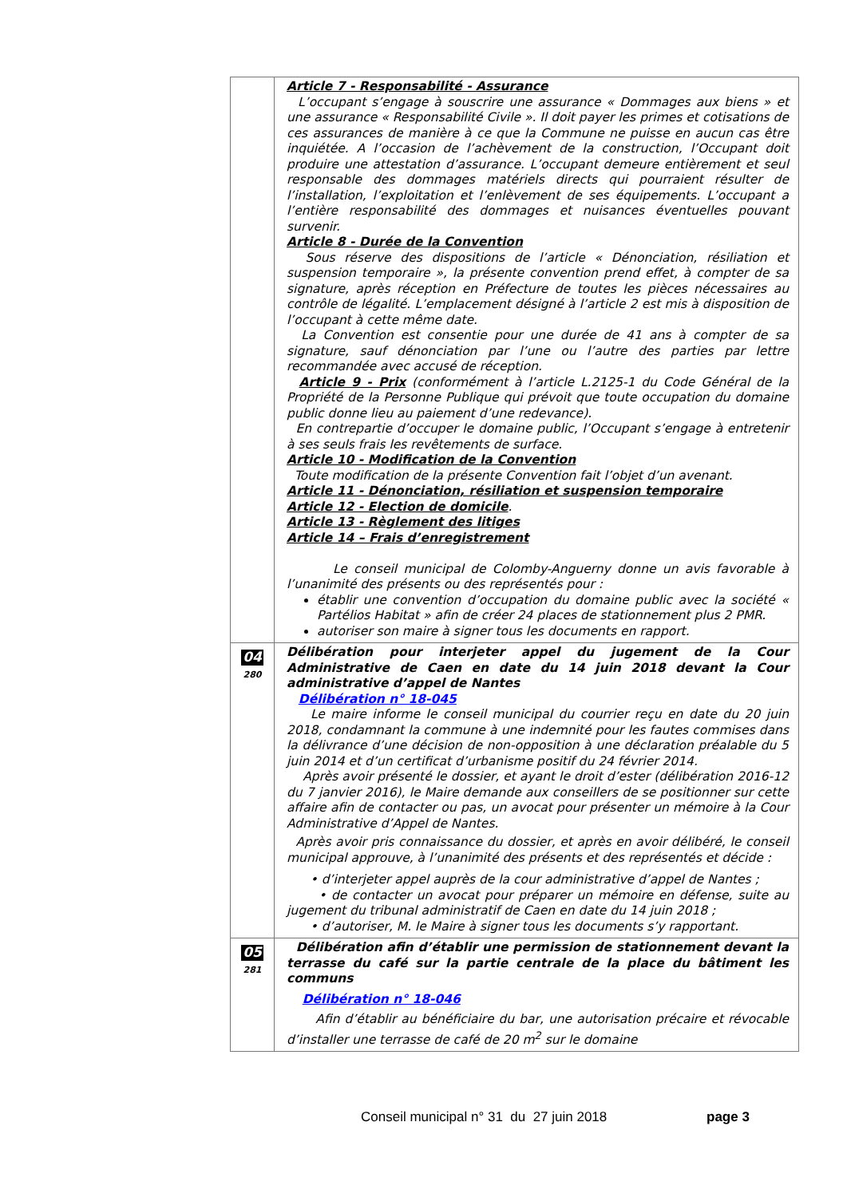| | Article 7 - Responsabilité - Assurance L’occupant s’engage à souscrire une assurance « Dommages aux biens » et une assurance « Responsabilité Civile ». Il doit payer les primes et cotisations de ces assurances de manière à ce que la Commune ne puisse en aucun cas être inquiétée. A l’occasion de l’achèvement de la construction, l’Occupant doit produire une attestation d’assurance. L’occupant demeure entièrement et seul responsable des dommages matériels directs qui pourraient résulter de l’installation, l’exploitation et l’enlèvement de ses équipements. L’occupant a l’entière responsabilité des dommages et nuisances éventuelles pouvant survenir. Article 8 - Durée de la Convention Sous réserve des dispositions de l’article « Dénonciation, résiliation et suspension temporaire », la présente convention prend effet, à compter de sa signature, après réception en Préfecture de toutes les pièces nécessaires au contrôle de légalité. L’emplacement désigné à l’article 2 est mis à disposition de l’occupant à cette même date. La Convention est consentie pour une durée de 41 ans à compter de sa signature, sauf dénonciation par l’une ou l’autre des parties par lettre recommandée avec accusé de réception. Article 9 - Prix (conformément à l’article L.2125-1 du Code Général de la Propriété de la Personne Publique qui prévoit que toute occupation du domaine public donne lieu au paiement d’une redevance). En contrepartie d’occuper le domaine public, l’Occupant s’engage à entretenir à ses seuls frais les revêtements de surface. Article 10 - Modification de la Convention Toute modification de la présente Convention fait l’objet d’un avenant. Article 11 - Dénonciation, résiliation et suspension temporaire Article 12 - Election de domicile . Article 13 - Règlement des litiges Article 14 – Frais d’enregistrement Le conseil municipal de Colomby-Anguerny donne un avis favorable à l’unanimité des présents ou des représentés pour : établir une convention d’occupation du domaine public avec la société « Partélios Habitat » afin de créer 24 places de stationnement plus 2 PMR. autoriser son maire à signer tous les documents en rapport. |
| 04 280 | Délibération pour interjeter appel du jugement de la Cour Administrative de Caen en date du 14 juin 2018 devant la Cour administrative d’appel de Nantes Délibération n° 18-045 Le maire informe le conseil municipal du courrier reçu en date du 20 juin 2018, condamnant la commune à une indemnité pour les fautes commises dans la délivrance d’une décision de non-opposition à une déclaration préalable du 5 juin 2014 et d’un certificat d’urbanisme positif du 24 février 2014. Après avoir présenté le dossier, et ayant le droit d’ester (délibération 2016-12 du 7 janvier 2016), le Maire demande aux conseillers de se positionner sur cette affaire afin de contacter ou pas, un avocat pour présenter un mémoire à la Cour Administrative d’Appel de Nantes. Après avoir pris connaissance du dossier, et après en avoir délibéré, le conseil municipal approuve, à l’unanimité des présents et des représentés et décide : • d’interjeter appel auprès de la cour administrative d’appel de Nantes ; • de contacter un avocat pour préparer un mémoire en défense, suite au jugement du tribunal administratif de Caen en date du 14 juin 2018 ; • d’autoriser, M. le Maire à signer tous les documents s’y rapportant. |
| 05 281 | Délibération afin d’établir une permission de stationnement devant la terrasse du café sur la partie centrale de la place du bâtiment les communs Délibération n° 18-046 Afin d’établir au bénéficiaire du bar, une autorisation précaire et révocable d’installer une terrasse de café de 20 m<sup>2</sup> sur le domaine |
Conseil municipal n° 31 du 27 juin 2018 page 3